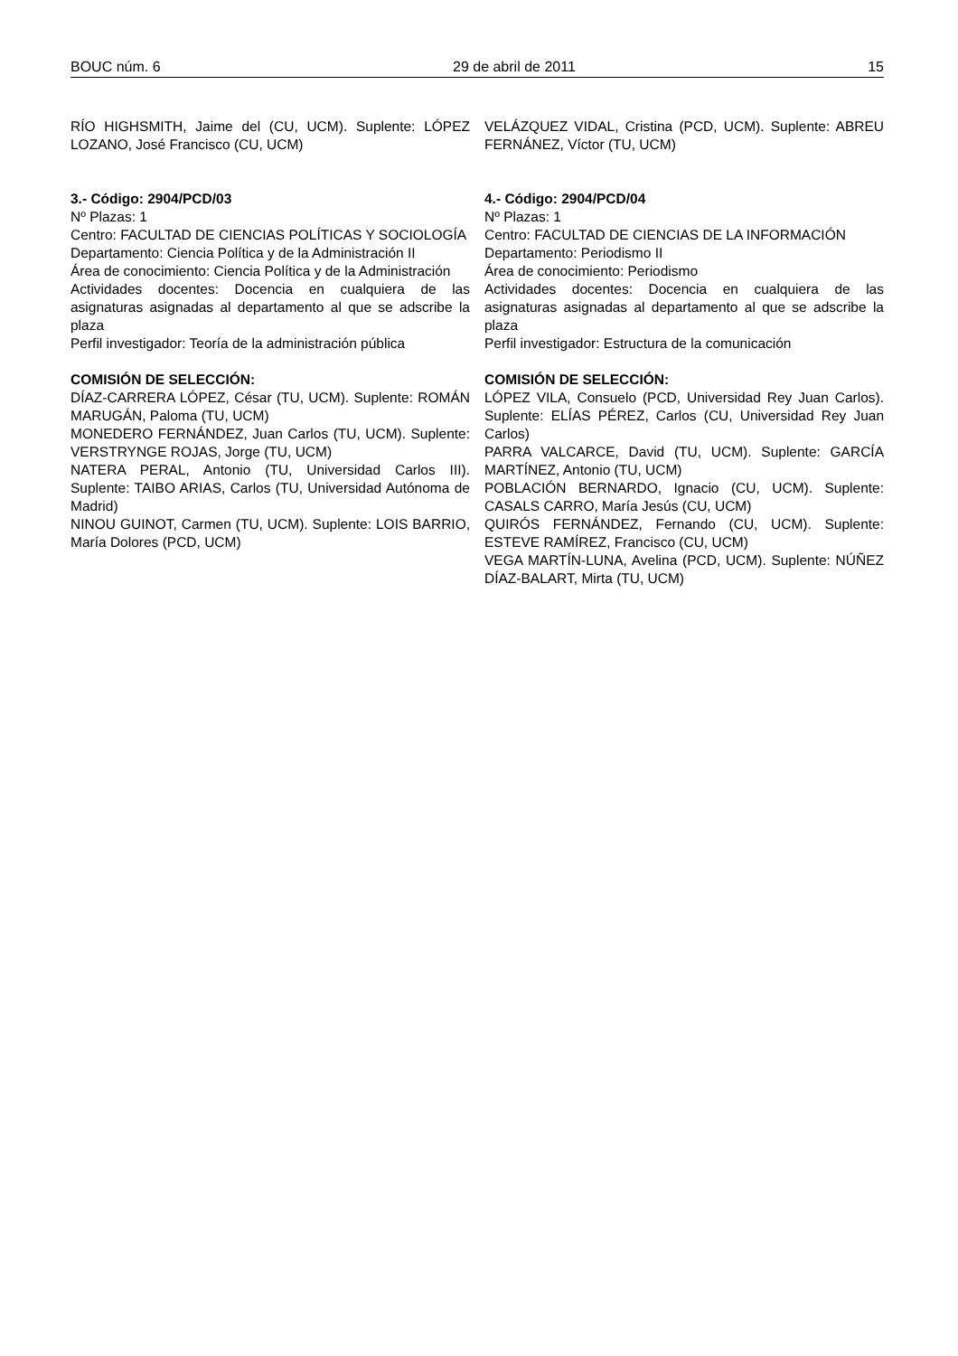BOUC núm. 6 29 de abril de 2011 15
RÍO HIGHSMITH, Jaime del (CU, UCM). Suplente: LÓPEZ LOZANO, José Francisco (CU, UCM)
3.- Código: 2904/PCD/03
Nº Plazas: 1
Centro: FACULTAD DE CIENCIAS POLÍTICAS Y SOCIOLOGÍA
Departamento: Ciencia Política y de la Administración II
Área de conocimiento: Ciencia Política y de la Administración
Actividades docentes: Docencia en cualquiera de las asignaturas asignadas al departamento al que se adscribe la plaza
Perfil investigador: Teoría de la administración pública
COMISIÓN DE SELECCIÓN:
DÍAZ-CARRERA LÓPEZ, César (TU, UCM). Suplente: ROMÁN MARUGÁN, Paloma (TU, UCM)
MONEDERO FERNÁNDEZ, Juan Carlos (TU, UCM). Suplente: VERSTRYNGE ROJAS, Jorge (TU, UCM)
NATERA PERAL, Antonio (TU, Universidad Carlos III). Suplente: TAIBO ARIAS, Carlos (TU, Universidad Autónoma de Madrid)
NINOU GUINOT, Carmen (TU, UCM). Suplente: LOIS BARRIO, María Dolores (PCD, UCM)
VELÁZQUEZ VIDAL, Cristina (PCD, UCM). Suplente: ABREU FERNÁNEZ, Víctor (TU, UCM)
4.- Código: 2904/PCD/04
Nº Plazas: 1
Centro: FACULTAD DE CIENCIAS DE LA INFORMACIÓN
Departamento: Periodismo II
Área de conocimiento: Periodismo
Actividades docentes: Docencia en cualquiera de las asignaturas asignadas al departamento al que se adscribe la plaza
Perfil investigador: Estructura de la comunicación
COMISIÓN DE SELECCIÓN:
LÓPEZ VILA, Consuelo (PCD, Universidad Rey Juan Carlos). Suplente: ELÍAS PÉREZ, Carlos (CU, Universidad Rey Juan Carlos)
PARRA VALCARCE, David (TU, UCM). Suplente: GARCÍA MARTÍNEZ, Antonio (TU, UCM)
POBLACIÓN BERNARDO, Ignacio (CU, UCM). Suplente: CASALS CARRO, María Jesús (CU, UCM)
QUIRÓS FERNÁNDEZ, Fernando (CU, UCM). Suplente: ESTEVE RAMÍREZ, Francisco (CU, UCM)
VEGA MARTÍN-LUNA, Avelina (PCD, UCM). Suplente: NÚÑEZ DÍAZ-BALART, Mirta (TU, UCM)